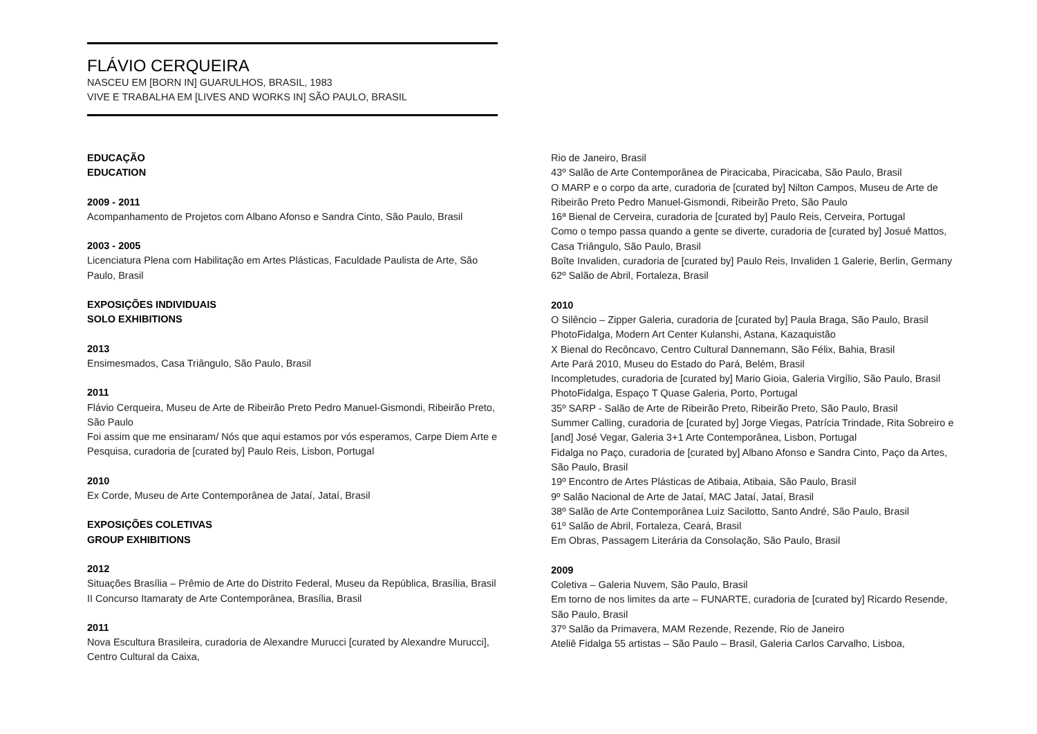FLÁVIO CERQUEIRA
NASCEU EM [BORN IN] GUARULHOS, BRASIL, 1983
VIVE E TRABALHA EM [LIVES AND WORKS IN] SÃO PAULO, BRASIL
EDUCAÇÃO
EDUCATION
2009 - 2011
Acompanhamento de Projetos com Albano Afonso e Sandra Cinto, São Paulo, Brasil
2003 - 2005
Licenciatura Plena com Habilitação em Artes Plásticas, Faculdade Paulista de Arte, São Paulo, Brasil
EXPOSIÇÕES INDIVIDUAIS
SOLO EXHIBITIONS
2013
Ensimesmados, Casa Triângulo, São Paulo, Brasil
2011
Flávio Cerqueira, Museu de Arte de Ribeirão Preto Pedro Manuel-Gismondi, Ribeirão Preto, São Paulo
Foi assim que me ensinaram/ Nós que aqui estamos por vós esperamos, Carpe Diem Arte e Pesquisa, curadoria de [curated by] Paulo Reis, Lisbon, Portugal
2010
Ex Corde, Museu de Arte Contemporânea de Jataí, Jataí, Brasil
EXPOSIÇÕES COLETIVAS
GROUP EXHIBITIONS
2012
Situações Brasília – Prêmio de Arte do Distrito Federal, Museu da República, Brasília, Brasil
II Concurso Itamaraty de Arte Contemporânea, Brasília, Brasil
2011
Nova Escultura Brasileira, curadoria de Alexandre Murucci [curated by Alexandre Murucci], Centro Cultural da Caixa,
Rio de Janeiro, Brasil
43º Salão de Arte Contemporânea de Piracicaba, Piracicaba, São Paulo, Brasil
O MARP e o corpo da arte, curadoria de [curated by] Nilton Campos, Museu de Arte de Ribeirão Preto Pedro Manuel-Gismondi, Ribeirão Preto, São Paulo
16ª Bienal de Cerveira, curadoria de [curated by] Paulo Reis, Cerveira, Portugal
Como o tempo passa quando a gente se diverte, curadoria de [curated by] Josué Mattos, Casa Triângulo, São Paulo, Brasil
Boîte Invaliden, curadoria de [curated by] Paulo Reis, Invaliden 1 Galerie, Berlin, Germany
62º Salão de Abril, Fortaleza, Brasil
2010
O Silêncio – Zipper Galeria, curadoria de [curated by] Paula Braga, São Paulo, Brasil
PhotoFidalga, Modern Art Center Kulanshi, Astana, Kazaquistão
X Bienal do Recôncavo, Centro Cultural Dannemann, São Félix, Bahia, Brasil
Arte Pará 2010, Museu do Estado do Pará, Belém, Brasil
Incompletudes, curadoria de [curated by] Mario Gioia, Galeria Virgílio, São Paulo, Brasil
PhotoFidalga, Espaço T Quase Galeria, Porto, Portugal
35º SARP - Salão de Arte de Ribeirão Preto, Ribeirão Preto, São Paulo, Brasil
Summer Calling, curadoria de [curated by] Jorge Viegas, Patrícia Trindade, Rita Sobreiro e [and] José Vegar, Galeria 3+1 Arte Contemporânea, Lisbon, Portugal
Fidalga no Paço, curadoria de [curated by] Albano Afonso e Sandra Cinto, Paço da Artes, São Paulo, Brasil
19º Encontro de Artes Plásticas de Atibaia, Atibaia, São Paulo, Brasil
9º Salão Nacional de Arte de Jataí, MAC Jataí, Jataí, Brasil
38º Salão de Arte Contemporânea Luiz Sacilotto, Santo André, São Paulo, Brasil
61º Salão de Abril, Fortaleza, Ceará, Brasil
Em Obras, Passagem Literária da Consolação, São Paulo, Brasil
2009
Coletiva – Galeria Nuvem, São Paulo, Brasil
Em torno de nos limites da arte – FUNARTE, curadoria de [curated by] Ricardo Resende, São Paulo, Brasil
37º Salão da Primavera, MAM Rezende, Rezende, Rio de Janeiro
Ateliê Fidalga 55 artistas – São Paulo – Brasil, Galeria Carlos Carvalho, Lisboa,